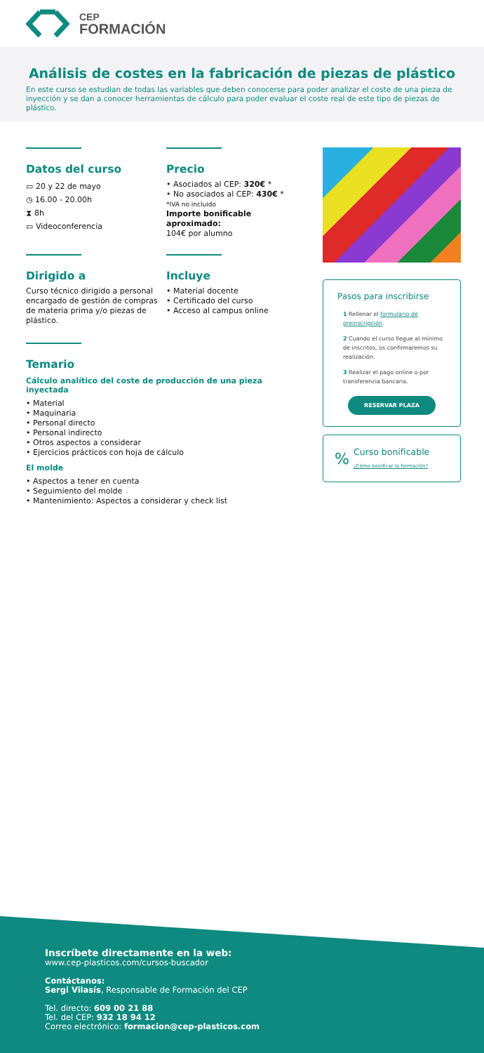CEP
FORMACIÓN
Análisis de costes en la fabricación de piezas de plástico
En este curso se estudian de todas las variables que deben conocerse para poder analizar el coste de una pieza de inyección y se dan a conocer herramientas de cálculo para poder evaluar el coste real de este tipo de piezas de plástico.
Datos del curso
▭ 20 y 22 de mayo
◷ 16.00 - 20.00h
⧗ 8h
▭ Videoconferencia
Precio
• Asociados al CEP: 320€ *
• No asociados al CEP: 430€ *
*IVA no incluido
Importe bonificable aproximado:
104€ por alumno
Dirigido a
Curso técnico dirigido a personal encargado de gestión de compras de materia prima y/o piezas de plástico.
Incluye
• Material docente
• Certificado del curso
• Acceso al campus online
Temario
Cálculo analítico del coste de producción de una pieza inyectada
• Material
• Maquinaria
• Personal directo
• Personal indirecto
• Otros aspectos a considerar
• Ejercicios prácticos con hoja de cálculo
El molde
• Aspectos a tener en cuenta
• Seguimiento del molde
• Mantenimiento: Aspectos a considerar y check list
Pasos para inscribirse
1 Rellenar el formulario de preinscripción.
2 Cuando el curso llegue al mínimo de inscritos, os confirmaremos su realización.
3 Realizar el pago online o por transferencia bancaria.
RESERVAR PLAZA
%
Curso bonificable
¿Cómo bonificar la formación?
Inscríbete directamente en la web:
www.cep-plasticos.com/cursos-buscador
Contáctanos:
Sergi Vilasís, Responsable de Formación del CEP
Tel. directo: 609 00 21 88
Tel. del CEP: 932 18 94 12
Correo electrónico: formacion@cep-plasticos.com